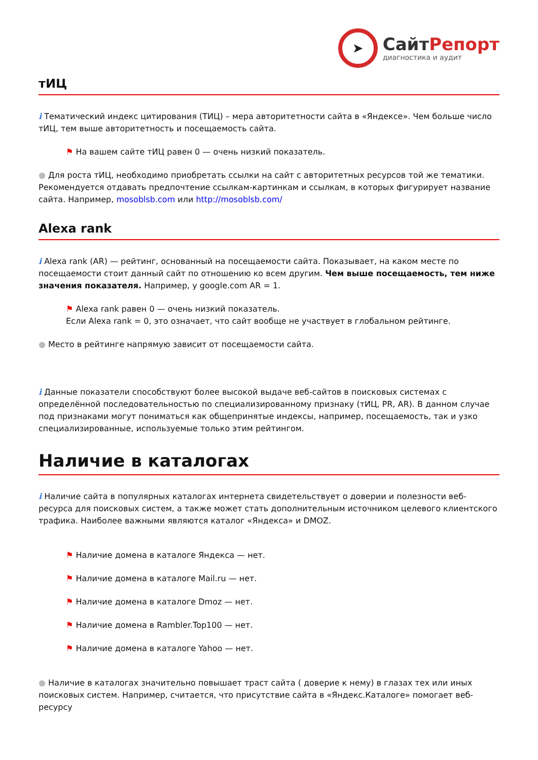➤
СайтРепорт
диагностика и аудит
тИЦ
i Тематический индекс цитирования (ТИЦ) – мера авторитетности сайта в «Яндексе». Чем больше число тИЦ, тем выше авторитетность и посещаемость сайта.
⚑ На вашем сайте тИЦ равен 0 — очень низкий показатель.
● Для роста тИЦ, необходимо приобретать ссылки на сайт с авторитетных ресурсов той же тематики. Рекомендуется отдавать предпочтение ссылкам-картинкам и ссылкам, в которых фигурирует название сайта. Например, mosoblsb.com или http://mosoblsb.com/
Alexa rank
i Alexa rank (AR) — рейтинг, основанный на посещаемости сайта. Показывает, на каком месте по посещаемости стоит данный сайт по отношению ко всем другим. Чем выше посещаемость, тем ниже значения показателя. Например, у google.com AR = 1.
⚑ Alexa rank равен 0 — очень низкий показатель.
Если Alexa rank = 0, это означает, что сайт вообще не участвует в глобальном рейтинге.
● Место в рейтинге напрямую зависит от посещаемости сайта.
i Данные показатели способствуют более высокой выдаче веб-сайтов в поисковых системах с определённой последовательностью по специализированному признаку (тИЦ, PR, AR). В данном случае под признаками могут пониматься как общепринятые индексы, например, посещаемость, так и узко специализированные, используемые только этим рейтингом.
Наличие в каталогах
i Наличие сайта в популярных каталогах интернета свидетельствует о доверии и полезности веб-ресурса для поисковых систем, а также может стать дополнительным источником целевого клиентского трафика. Наиболее важными являются каталог «Яндекса» и DMOZ.
⚑ Наличие домена в каталоге Яндекса — нет.
⚑ Наличие домена в каталоге Mail.ru — нет.
⚑ Наличие домена в каталоге Dmoz — нет.
⚑ Наличие домена в Rambler.Top100 — нет.
⚑ Наличие домена в каталоге Yahoo — нет.
● Наличие в каталогах значительно повышает траст сайта ( доверие к нему) в глазах тех или иных поисковых систем. Например, считается, что присутствие сайта в «Яндекс.Каталоге» помогает веб-ресурсу